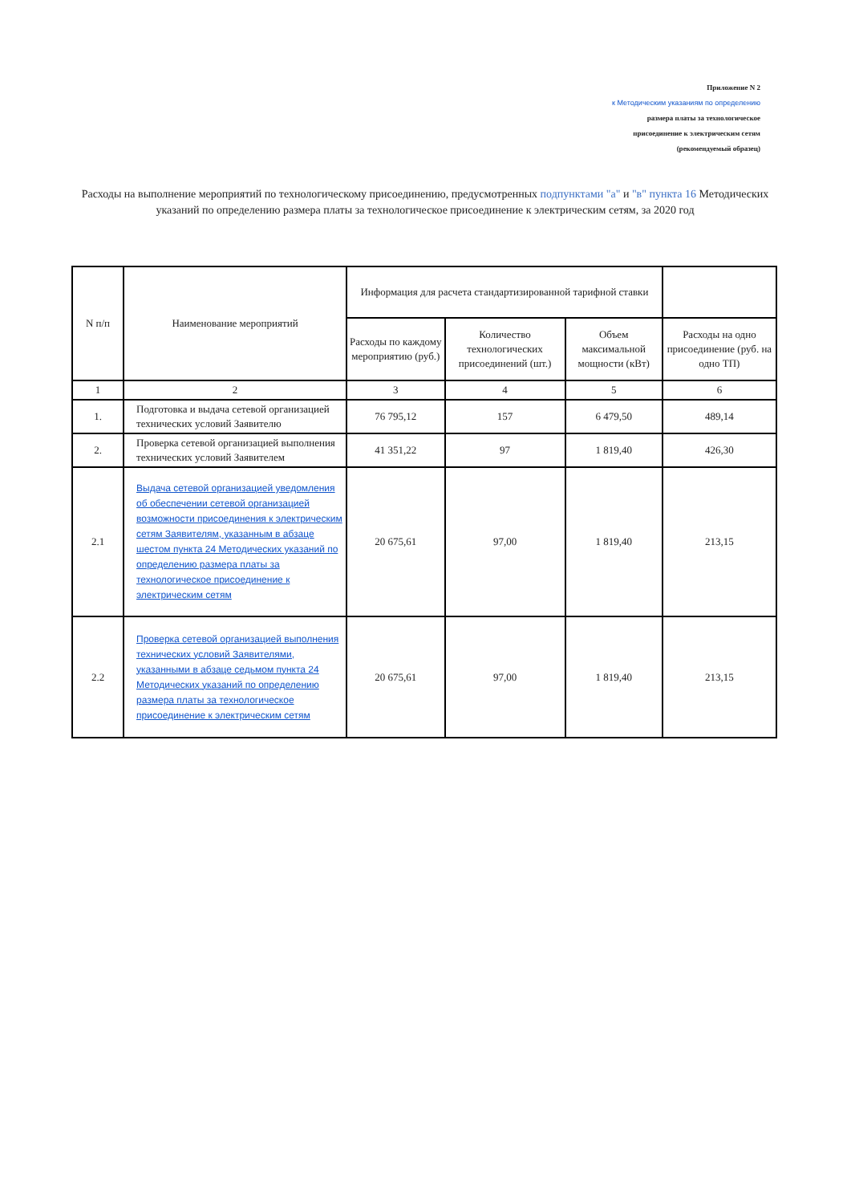Приложение N 2
к Методическим указаниям по определению
размера платы за технологическое
присоединение к электрическим сетям
(рекомендуемый образец)
Расходы на выполнение мероприятий по технологическому присоединению, предусмотренных подпунктами "а" и "в" пункта 16 Методических указаний по определению размера платы за технологическое присоединение к электрическим сетям, за 2020 год
| N п/п | Наименование мероприятий | Информация для расчета стандартизированной тарифной ставки | | | |
| --- | --- | --- | --- | --- | --- |
| | | Расходы по каждому мероприятию (руб.) | Количество технологических присоединений (шт.) | Объем максимальной мощности (кВт) | Расходы на одно присоединение (руб. на одно ТП) |
| 1 | 2 | 3 | 4 | 5 | 6 |
| 1. | Подготовка и выдача сетевой организацией технических условий Заявителю | 76 795,12 | 157 | 6 479,50 | 489,14 |
| 2. | Проверка сетевой организацией выполнения технических условий Заявителем | 41 351,22 | 97 | 1 819,40 | 426,30 |
| 2.1 | Выдача сетевой организацией уведомления об обеспечении сетевой организацией возможности присоединения к электрическим сетям Заявителям, указанным в абзаце шестом пункта 24 Методических указаний по определению размера платы за технологическое присоединение к электрическим сетям | 20 675,61 | 97,00 | 1 819,40 | 213,15 |
| 2.2 | Проверка сетевой организацией выполнения технических условий Заявителями, указанными в абзаце седьмом пункта 24 Методических указаний по определению размера платы за технологическое присоединение к электрическим сетям | 20 675,61 | 97,00 | 1 819,40 | 213,15 |